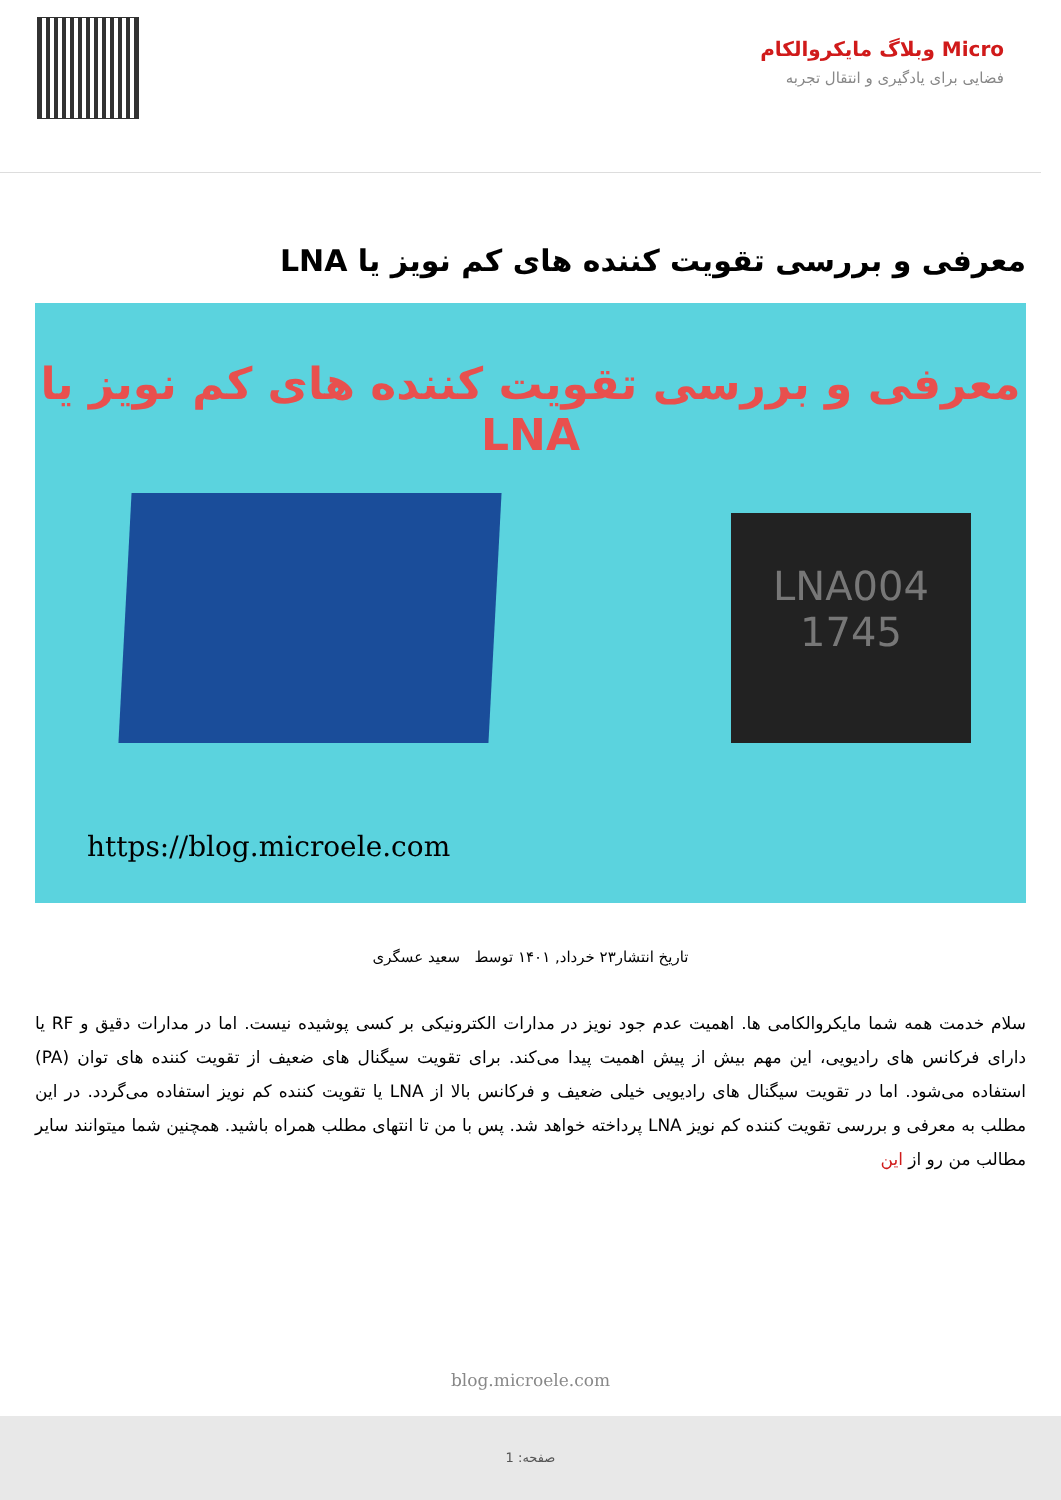Micro وبلاگ مایکروالکام
فضایی برای یادگیری و انتقال تجربه
معرفی و بررسی تقویت کننده های کم نویز یا LNA
معرفی و بررسی تقویت کننده های کم نویز یا LNA
LNA004
1745
https://blog.microele.com
تاریخ انتشار۲۳ خرداد, ۱۴۰۱ توسط سعید عسگری
سلام خدمت همه شما مایکروالکامی ها. اهمیت عدم جود نویز در مدارات الکترونیکی بر کسی پوشیده نیست. اما در مدارات دقیق و RF یا دارای فرکانس های رادیویی، این مهم بیش از پیش اهمیت پیدا می‌کند. برای تقویت سیگنال های ضعیف از تقویت کننده های توان (PA) استفاده می‌شود. اما در تقویت سیگنال های رادیویی خیلی ضعیف و فرکانس بالا از LNA یا تقویت کننده کم نویز استفاده می‌گردد. در این مطلب به معرفی و بررسی تقویت کننده کم نویز LNA پرداخته خواهد شد. پس با من تا انتهای مطلب همراه باشید. همچنین شما میتوانند سایر مطالب من رو از این
blog.microele.com
صفحه: 1